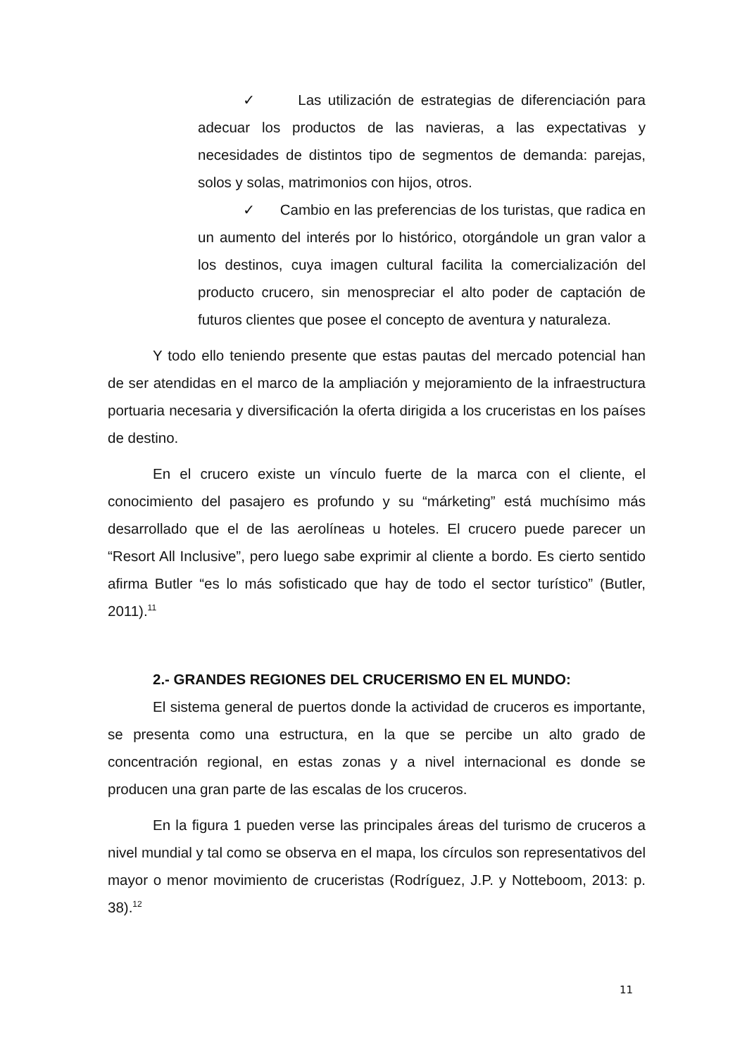✓ Las utilización de estrategias de diferenciación para adecuar los productos de las navieras, a las expectativas y necesidades de distintos tipo de segmentos de demanda: parejas, solos y solas, matrimonios con hijos, otros.
✓ Cambio en las preferencias de los turistas, que radica en un aumento del interés por lo histórico, otorgándole un gran valor a los destinos, cuya imagen cultural facilita la comercialización del producto crucero, sin menospreciar el alto poder de captación de futuros clientes que posee el concepto de aventura y naturaleza.
Y todo ello teniendo presente que estas pautas del mercado potencial han de ser atendidas en el marco de la ampliación y mejoramiento de la infraestructura portuaria necesaria y diversificación la oferta dirigida a los cruceristas en los países de destino.
En el crucero existe un vínculo fuerte de la marca con el cliente, el conocimiento del pasajero es profundo y su “márketing” está muchísimo más desarrollado que el de las aerolíneas u hoteles. El crucero puede parecer un “Resort All Inclusive”, pero luego sabe exprimir al cliente a bordo. Es cierto sentido afirma Butler “es lo más sofisticado que hay de todo el sector turístico” (Butler, 2011).<sup>11</sup>
2.- GRANDES REGIONES DEL CRUCERISMO EN EL MUNDO:
El sistema general de puertos donde la actividad de cruceros es importante, se presenta como una estructura, en la que se percibe un alto grado de concentración regional, en estas zonas y a nivel internacional es donde se producen una gran parte de las escalas de los cruceros.
En la figura 1 pueden verse las principales áreas del turismo de cruceros a nivel mundial y tal como se observa en el mapa, los círculos son representativos del mayor o menor movimiento de cruceristas (Rodríguez, J.P. y Notteboom, 2013: p. 38).<sup>12</sup>
11